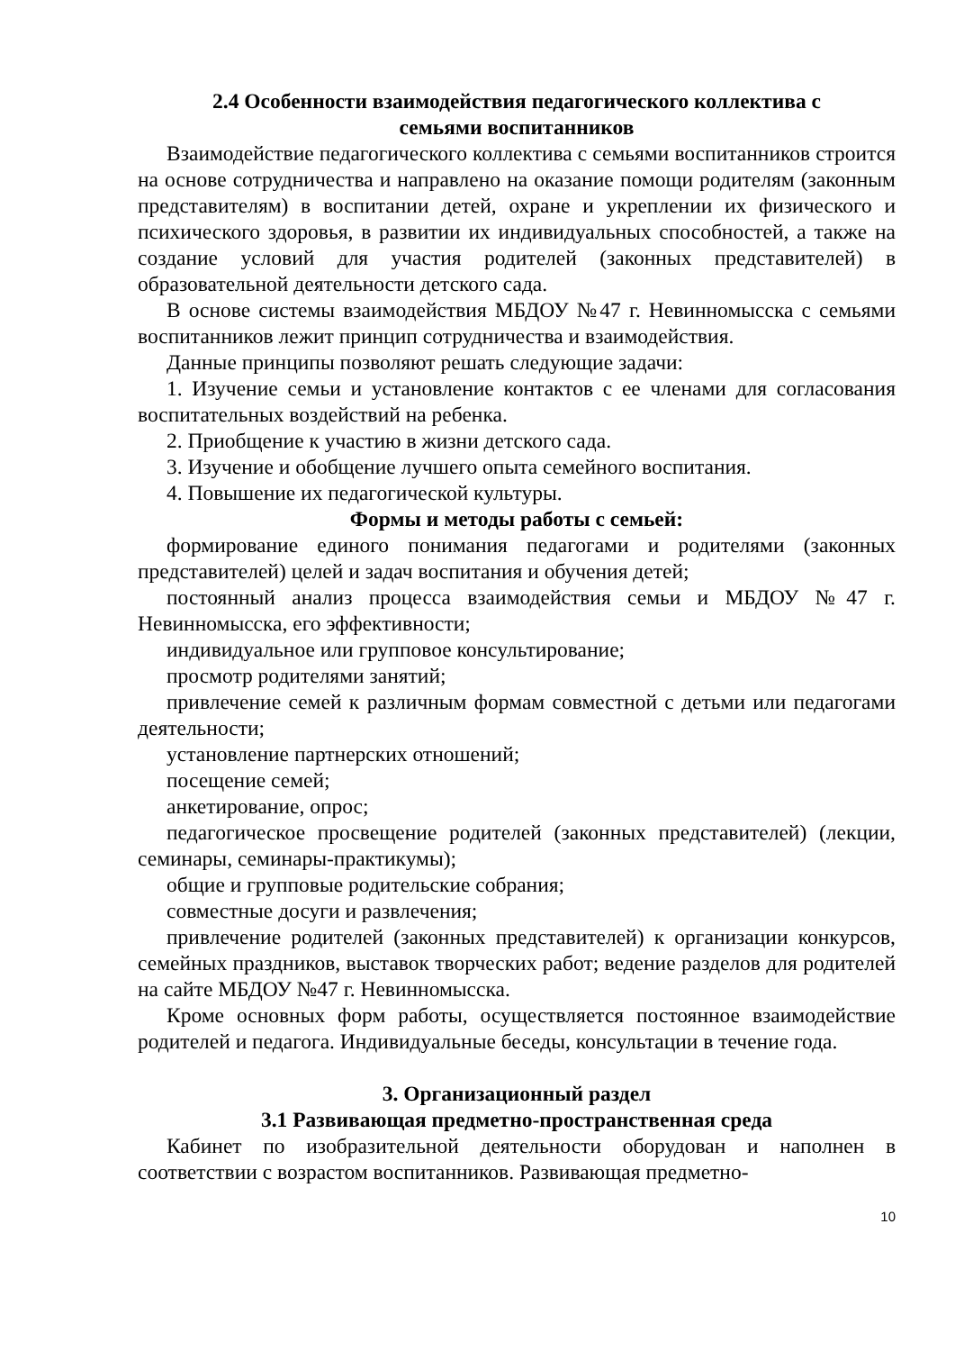2.4 Особенности взаимодействия педагогического коллектива с
семьями воспитанников
Взаимодействие педагогического коллектива с семьями воспитанников строится на основе сотрудничества и направлено на оказание помощи родителям (законным представителям) в воспитании детей, охране и укреплении их физического и психического здоровья, в развитии их индивидуальных способностей, а также на создание условий для участия родителей (законных представителей) в образовательной деятельности детского сада.
В основе системы взаимодействия МБДОУ №47 г. Невинномысска с семьями воспитанников лежит принцип сотрудничества и взаимодействия.
Данные принципы позволяют решать следующие задачи:
1. Изучение семьи и установление контактов с ее членами для согласования воспитательных воздействий на ребенка.
2. Приобщение к участию в жизни детского сада.
3. Изучение и обобщение лучшего опыта семейного воспитания.
4. Повышение их педагогической культуры.
Формы и методы работы с семьей:
формирование единого понимания педагогами и родителями (законных представителей) целей и задач воспитания и обучения детей;
постоянный анализ процесса взаимодействия семьи и МБДОУ №47 г. Невинномысска, его эффективности;
индивидуальное или групповое консультирование;
просмотр родителями занятий;
привлечение семей к различным формам совместной с детьми или педагогами деятельности;
установление партнерских отношений;
посещение семей;
анкетирование, опрос;
педагогическое просвещение родителей (законных представителей) (лекции, семинары, семинары-практикумы);
общие и групповые родительские собрания;
совместные досуги и развлечения;
привлечение родителей (законных представителей) к организации конкурсов, семейных праздников, выставок творческих работ; ведение разделов для родителей на сайте МБДОУ №47 г. Невинномысска.
Кроме основных форм работы, осуществляется постоянное взаимодействие родителей и педагога. Индивидуальные беседы, консультации в течение года.
3. Организационный раздел
3.1 Развивающая предметно-пространственная среда
Кабинет по изобразительной деятельности оборудован и наполнен в соответствии с возрастом воспитанников. Развивающая предметно-
10